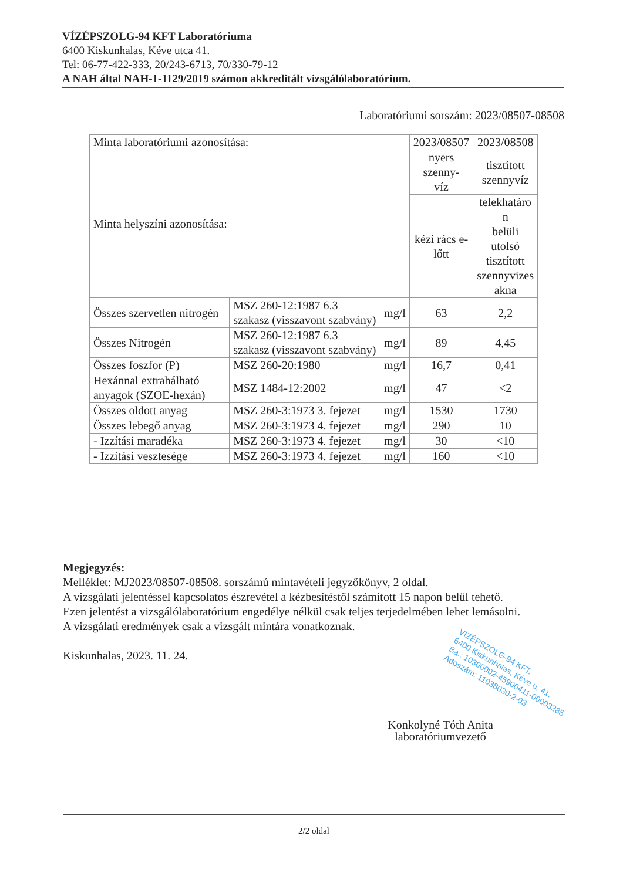VÍZÉPSZOLG-94 KFT Laboratóriuma
6400 Kiskunhalas, Kéve utca 41.
Tel: 06-77-422-333, 20/243-6713, 70/330-79-12
A NAH által NAH-1-1129/2019 számon akkreditált vizsgálólaboratórium.
Laboratóriumi sorszám: 2023/08507-08508
| Minta laboratóriumi azonosítása: | | | 2023/08507 | 2023/08508 |
| Minta helyszíni azonosítása: | | | nyers szenny- víz | tisztított szennyvíz |
| | | | kézi rács e- lőtt | telekhatáro n belüli utolsó tisztított szennyvizes akna |
| Összes szervetlen nitrogén | MSZ 260-12:1987 6.3 szakasz (visszavont szabvány) | mg/l | 63 | 2,2 |
| Összes Nitrogén | MSZ 260-12:1987 6.3 szakasz (visszavont szabvány) | mg/l | 89 | 4,45 |
| Összes foszfor (P) | MSZ 260-20:1980 | mg/l | 16,7 | 0,41 |
| Hexánnal extrahálható anyagok (SZOE-hexán) | MSZ 1484-12:2002 | mg/l | 47 | <2 |
| Összes oldott anyag | MSZ 260-3:1973 3. fejezet | mg/l | 1530 | 1730 |
| Összes lebegő anyag | MSZ 260-3:1973 4. fejezet | mg/l | 290 | 10 |
| - Izzítási maradéka | MSZ 260-3:1973 4. fejezet | mg/l | 30 | <10 |
| - Izzítási vesztesége | MSZ 260-3:1973 4. fejezet | mg/l | 160 | <10 |
Megjegyzés:
Melléklet: MJ2023/08507-08508. sorszámú mintavételi jegyzőkönyv, 2 oldal.
A vizsgálati jelentéssel kapcsolatos észrevétel a kézbesítéstől számított 15 napon belül tehető.
Ezen jelentést a vizsgálólaboratórium engedélye nélkül csak teljes terjedelmében lehet lemásolni.
A vizsgálati eredmények csak a vizsgált mintára vonatkoznak.
Kiskunhalas, 2023. 11. 24.
VÍZÉPSZOLG-94 KFT.
6400 Kiskunhalas, Kéve u. 41.
Ba.: 10300002-45900411-00003285
Adószám: 11038030-2-03
Konkolyné Tóth Anita
laboratóriumvezető
2/2 oldal